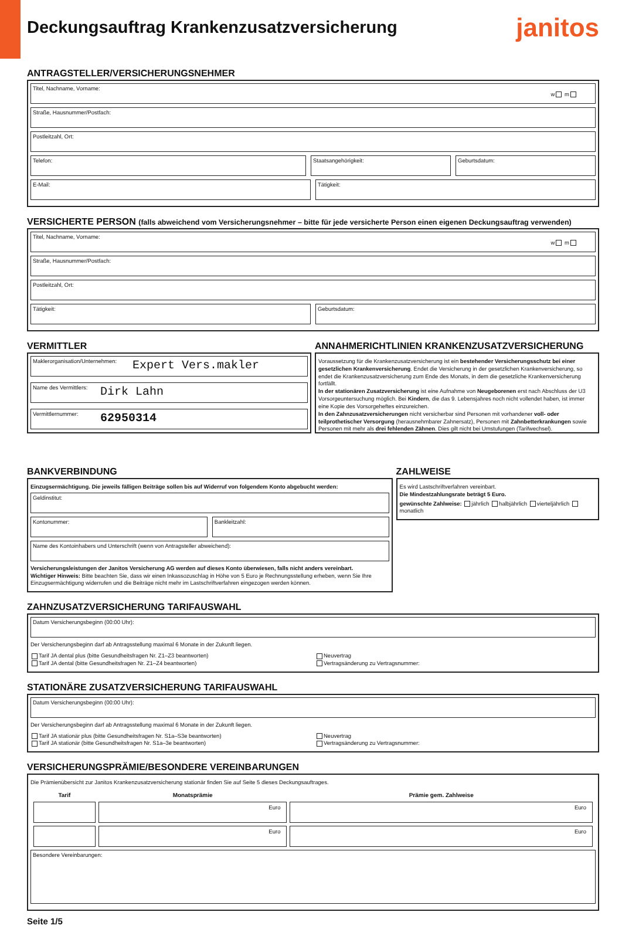Deckungsauftrag Krankenzusatzversicherung
janitos
ANTRAGSTELLER/VERSICHERUNGSNEHMER
Titel, Nachname, Vorname:
w m
Straße, Hausnummer/Postfach:
Postleitzahl, Ort:
Telefon: Staatsangehörigkeit: Geburtsdatum:
E-Mail: Tätigkeit:
VERSICHERTE PERSON (falls abweichend vom Versicherungsnehmer – bitte für jede versicherte Person einen eigenen Deckungsauftrag verwenden)
Titel, Nachname, Vorname:
w m
Straße, Hausnummer/Postfach:
Postleitzahl, Ort:
Tätigkeit: Geburtsdatum:
VERMITTLER
Maklerorganisation/Unternehmen:
Expert Vers.makler
Name des Vermittlers:
Dirk Lahn
Vermittlernummer:
62950314
ANNAHMERICHTLINIEN KRANKENZUSATZVERSICHERUNG
Voraussetzung für die Krankenzusatzversicherung ist ein bestehender Versicherungsschutz bei einer gesetzlichen Krankenversicherung. Endet die Versicherung in der gesetzlichen Krankenversicherung, so endet die Krankenzusatzversicherung zum Ende des Monats, in dem die gesetzliche Krankenversicherung fortfällt.
In der stationären Zusatzversicherung ist eine Aufnahme von Neugeborenen erst nach Abschluss der U3 Vorsorgeuntersuchung möglich. Bei Kindern, die das 9. Lebensjahres noch nicht vollendet haben, ist immer eine Kopie des Vorsorgeheftes einzureichen.
In den Zahnzusatzversicherungen nicht versicherbar sind Personen mit vorhandener voll- oder teilprothetischer Versorgung (herausnehmbarer Zahnersatz), Personen mit Zahnbetterkrankungen sowie Personen mit mehr als drei fehlenden Zähnen. Dies gilt nicht bei Umstufungen (Tarifwechsel).
BANKVERBINDUNG
Einzugsermächtigung. Die jeweils fälligen Beiträge sollen bis auf Widerruf von folgendem Konto abgebucht werden:
Geldinstitut:
Kontonummer: Bankleitzahl:
Name des Kontoinhabers und Unterschrift (wenn von Antragsteller abweichend):
Versicherungsleistungen der Janitos Versicherung AG werden auf dieses Konto überwiesen, falls nicht anders vereinbart.
Wichtiger Hinweis: Bitte beachten Sie, dass wir einen Inkassozuschlag in Höhe von 5 Euro je Rechnungsstellung erheben, wenn Sie Ihre Einzugsermächtigung widerrufen und die Beiträge nicht mehr im Lastschriftverfahren eingezogen werden können.
ZAHLWEISE
Es wird Lastschriftverfahren vereinbart.
Die Mindestzahlungsrate beträgt 5 Euro.
gewünschte Zahlweise: jährlich halbjährlich vierteljährlich monatlich
ZAHNZUSATZVERSICHERUNG TARIFAUSWAHL
Datum Versicherungsbeginn (00:00 Uhr):
Der Versicherungsbeginn darf ab Antragsstellung maximal 6 Monate in der Zukunft liegen.
Tarif JA dental plus (bitte Gesundheitsfragen Nr. Z1–Z3 beantworten)
Tarif JA dental (bitte Gesundheitsfragen Nr. Z1–Z4 beantworten)
Neuvertrag
Vertragsänderung zu Vertragsnummer:
STATIONÄRE ZUSATZVERSICHERUNG TARIFAUSWAHL
Datum Versicherungsbeginn (00:00 Uhr):
Der Versicherungsbeginn darf ab Antragsstellung maximal 6 Monate in der Zukunft liegen.
Tarif JA stationär plus (bitte Gesundheitsfragen Nr. S1a–S3e beantworten)
Tarif JA stationär (bitte Gesundheitsfragen Nr. S1a–3e beantworten)
Neuvertrag
Vertragsänderung zu Vertragsnummer:
VERSICHERUNGSPRÄMIE/BESONDERE VEREINBARUNGEN
Die Prämienübersicht zur Janitos Krankenzusatzversicherung stationär finden Sie auf Seite 5 dieses Deckungsauftrages.
| Tarif | Monatsprämie | Prämie gem. Zahlweise |
| --- | --- | --- |
| | Euro | Euro |
| | Euro | Euro |
Besondere Vereinbarungen:
Seite 1/5